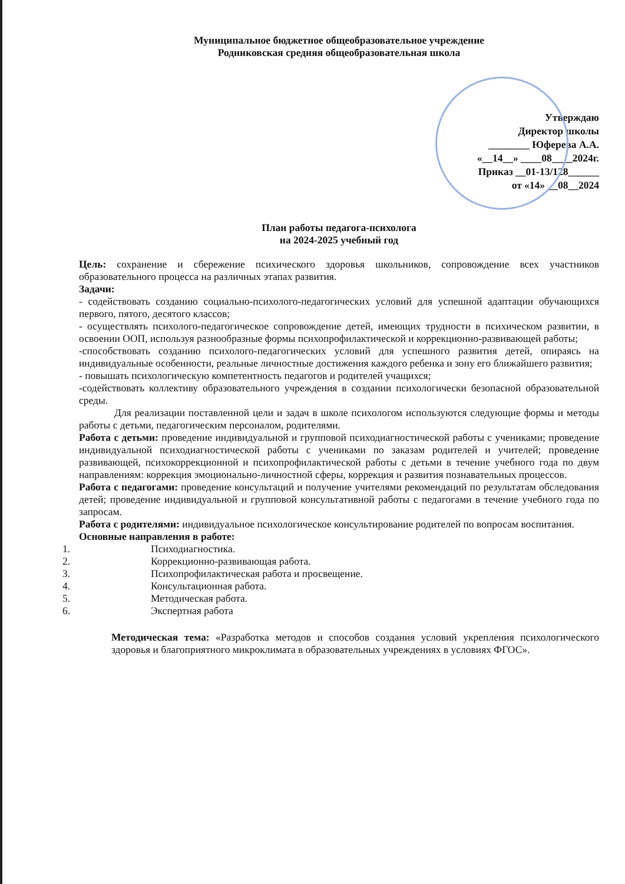Муниципальное бюджетное общеобразовательное учреждение
Родниковская средняя общеобразовательная школа
Утверждаю
Директор школы
________ Юферева А.А.
«__14__» ____08____2024г.
Приказ __01-13/128______
от «14» __08__2024
План работы педагога-психолога
на 2024-2025 учебный год
Цель: сохранение и сбережение психического здоровья школьников, сопровождение всех участников образовательного процесса на различных этапах развития.
Задачи:
- содействовать созданию социально-психолого-педагогических условий для успешной адаптации обучающихся первого, пятого, десятого классов;
- осуществлять психолого-педагогическое сопровождение детей, имеющих трудности в психическом развитии, в освоении ООП, используя разнообразные формы психопрофилактической и коррекционно-развивающей работы;
-способствовать созданию психолого-педагогических условий для успешного развития детей, опираясь на индивидуальные особенности, реальные личностные достижения каждого ребенка и зону его ближайшего развития;
- повышать психологическую компетентность педагогов и родителей учащихся;
-содействовать коллективу образовательного учреждения в создании психологически безопасной образовательной среды.
Для реализации поставленной цели и задач в школе психологом используются следующие формы и методы работы с детьми, педагогическим персоналом, родителями.
Работа с детьми: проведение индивидуальной и групповой психодиагностической работы с учениками; проведение индивидуальной психодиагностической работы с учениками по заказам родителей и учителей; проведение развивающей, психокоррекционной и психопрофилактической работы с детьми в течение учебного года по двум направлениям: коррекция эмоционально-личностной сферы, коррекция и развития познавательных процессов.
Работа с педагогами: проведение консультаций и получение учителями рекомендаций по результатам обследования детей; проведение индивидуальной и групповой консультативной работы с педагогами в течение учебного года по запросам.
Работа с родителями: индивидуальное психологическое консультирование родителей по вопросам воспитания.
Основные направления в работе:
1. Психодиагностика.
2. Коррекционно-развивающая работа.
3. Психопрофилактическая работа и просвещение.
4. Консультационная работа.
5. Методическая работа.
6. Экспертная работа
Методическая тема: «Разработка методов и способов создания условий укрепления психологического здоровья и благоприятного микроклимата в образовательных учреждениях в условиях ФГОС».